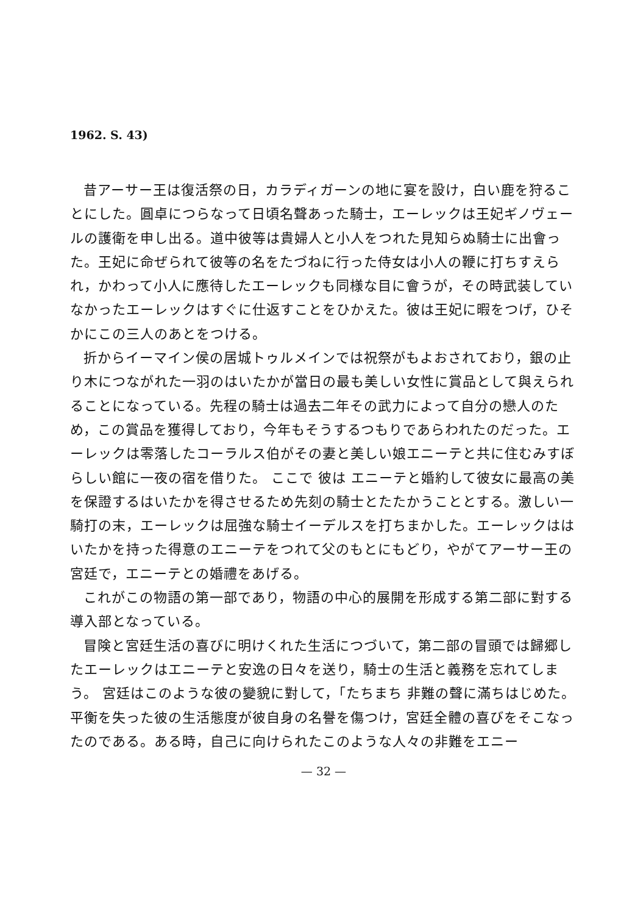1962. S. 43)
昔アーサー王は復活祭の日，カラディガーンの地に宴を設け，白い鹿を狩ることにした。圓卓につらなって日頃名聲あった騎士，エーレックは王妃ギノヴェールの護衛を申し出る。道中彼等は貴婦人と小人をつれた見知らぬ騎士に出會った。王妃に命ぜられて彼等の名をたづねに行った侍女は小人の鞭に打ちすえられ，かわって小人に應待したエーレックも同様な目に會うが，その時武装していなかったエーレックはすぐに仕返すことをひかえた。彼は王妃に暇をつげ，ひそかにこの三人のあとをつける。
折からイーマイン侯の居城トゥルメインでは祝祭がもよおされており，銀の止り木につながれた一羽のはいたかが當日の最も美しい女性に賞品として與えられることになっている。先程の騎士は過去二年その武力によって自分の戀人のため，この賞品を獲得しており，今年もそうするつもりであらわれたのだった。エーレックは零落したコーラルス伯がその妻と美しい娘エニーテと共に住むみすぼらしい館に一夜の宿を借りた。 ここで 彼は エニーテと婚約して彼女に最高の美を保證するはいたかを得させるため先刻の騎士とたたかうこととする。激しい一騎打の末，エーレックは屈強な騎士イーデルスを打ちまかした。エーレックははいたかを持った得意のエニーテをつれて父のもとにもどり，やがてアーサー王の宮廷で，エニーテとの婚禮をあげる。
これがこの物語の第一部であり，物語の中心的展開を形成する第二部に對する導入部となっている。
冒険と宮廷生活の喜びに明けくれた生活につづいて，第二部の冒頭では歸郷したエーレックはエニーテと安逸の日々を送り，騎士の生活と義務を忘れてしまう。 宮廷はこのような彼の變貌に對して，「たちまち 非難の聲に滿ちはじめた。平衡を失った彼の生活態度が彼自身の名譽を傷つけ，宮廷全體の喜びをそこなったのである。ある時，自己に向けられたこのような人々の非難をエニー
— 32 —